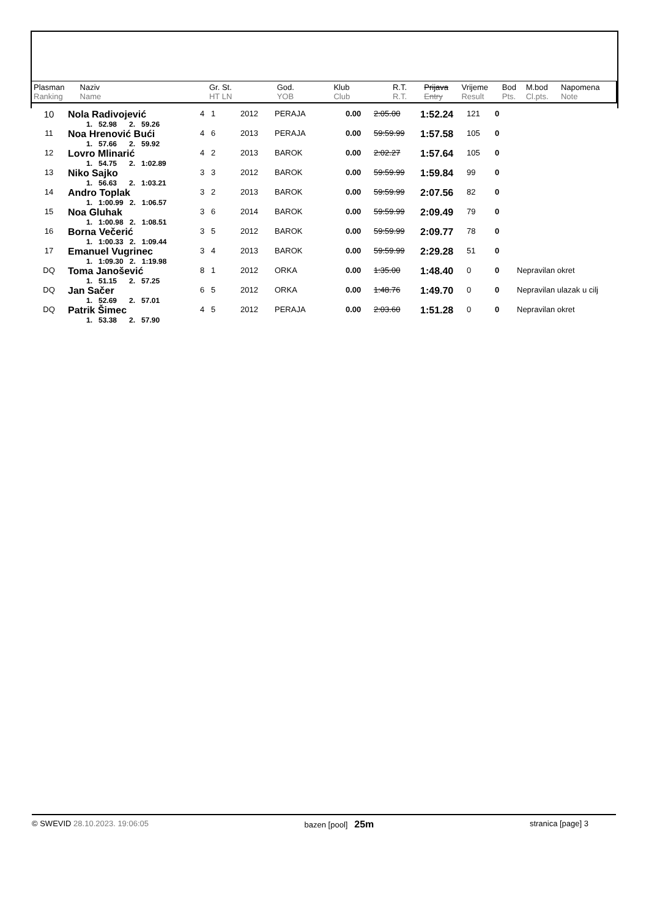| Plasman Ranking | Naziv Name | Gr. St. HT LN | God. YOB | Klub Club | R.T. R.T. | Prijava Entry | Vrijeme Result | Bod Pts. | M.bod Cl.pts. | Napomena Note |
| --- | --- | --- | --- | --- | --- | --- | --- | --- | --- | --- |
| 10 | Nola Radivojević 1. 52.98 2. 59.26 | 4 1 | 2012 | PERAJA | 0.00 | 2:05.00 | 1:52.24 | 121 | 0 | |
| 11 | Noa Hrenović Bući 1. 57.66 2. 59.92 | 4 6 | 2013 | PERAJA | 0.00 | 59:59.99 | 1:57.58 | 105 | 0 | |
| 12 | Lovro Mlinarić 1. 54.75 2. 1:02.89 | 4 2 | 2013 | BAROK | 0.00 | 2:02.27 | 1:57.64 | 105 | 0 | |
| 13 | Niko Sajko 1. 56.63 2. 1:03.21 | 3 3 | 2012 | BAROK | 0.00 | 59:59.99 | 1:59.84 | 99 | 0 | |
| 14 | Andro Toplak 1. 1:00.99 2. 1:06.57 | 3 2 | 2013 | BAROK | 0.00 | 59:59.99 | 2:07.56 | 82 | 0 | |
| 15 | Noa Gluhak 1. 1:00.98 2. 1:08.51 | 3 6 | 2014 | BAROK | 0.00 | 59:59.99 | 2:09.49 | 79 | 0 | |
| 16 | Borna Večerić 1. 1:00.33 2. 1:09.44 | 3 5 | 2012 | BAROK | 0.00 | 59:59.99 | 2:09.77 | 78 | 0 | |
| 17 | Emanuel Vugrinec 1. 1:09.30 2. 1:19.98 | 3 4 | 2013 | BAROK | 0.00 | 59:59.99 | 2:29.28 | 51 | 0 | |
| DQ | Toma Janošević 1. 51.15 2. 57.25 | 8 1 | 2012 | ORKA | 0.00 | 1:35.00 | 1:48.40 | 0 | 0 | Nepravilan okret |
| DQ | Jan Sačer 1. 52.69 2. 57.01 | 6 5 | 2012 | ORKA | 0.00 | 1:48.76 | 1:49.70 | 0 | 0 | Nepravilan ulazak u cilj |
| DQ | Patrik Šimec 1. 53.38 2. 57.90 | 4 5 | 2012 | PERAJA | 0.00 | 2:03.60 | 1:51.28 | 0 | 0 | Nepravilan okret |
© SWEVID 28.10.2023. 19:06:05 bazen [pool] 25m stranica [page] 3